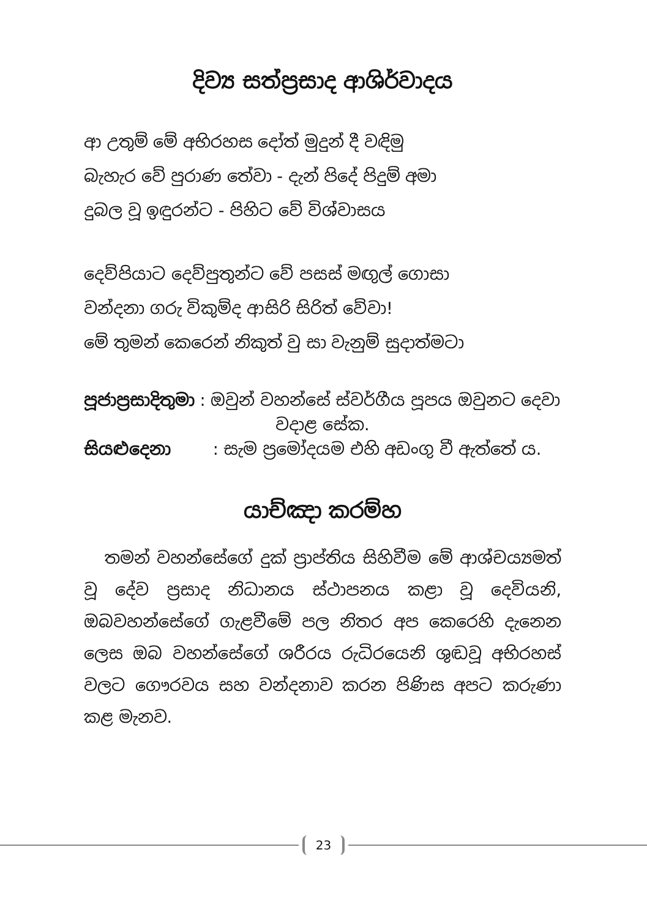දිව්‍ය සත්ප්‍රසාද ආශිර්වාදය
ආ උතුම් මේ අභිරහස දෝත් මුදුන් දී වඳිමු
බැහැර වේ පුරාණ තේවා - දැන් පිදේ පිදුම් අමා
දුබල වූ ඉඳුරන්ට - පිහිට වේ විශ්වාසය
දෙව්පියාට දෙව්පුතුන්ට වේ පසස් මඟුල් ගොසා
වන්දනා ගරු විකුම්ද ආසිරි සිරිත් වේවා!
මේ තුමන් කෙරෙන් නිකුත් වු සා වැනුම් සුදාත්මටා
පූජාප්‍රසාදිතුමා : ඔවුන් වහන්සේ ස්වර්ගීය පූපය ඔවුනට දෙවා
වදාළ සේක.
සියළුදෙනා : සැම ප්‍රමෝදයම එහි අඩංගු වී ඇත්තේ ය.
යාච්ඤා කරම්හ
තමන් වහන්සේගේ දුක් ප්‍රාප්තිය සිහිවීම මේ ආශ්චය්‍යමත් වූ දේව ප්‍රසාද නිධානය ස්ථාපනය කළා වූ දෙවියනි, ඔබවහන්සේගේ ගැළවීමේ පල නිතර අප කෙරෙහි දැනෙන ලෙස ඔබ වහන්සේගේ ශරීරය රුධිරයෙනි ශුඬවූ අභිරහස් වලට ගෞරවය සහ වන්දනාව කරන පිණිස අපට කරුණා කළ මැනව.
23